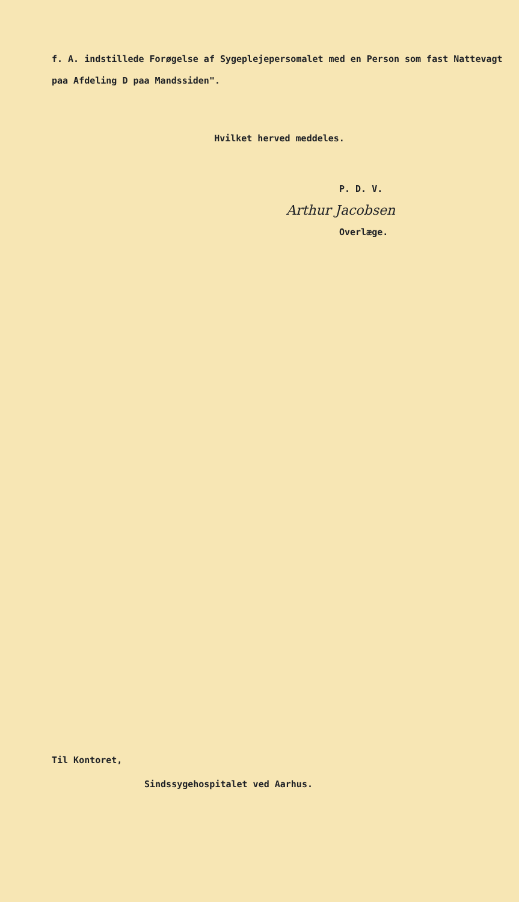f. A. indstillede Forøgelse af Sygeplejepersomalet med en Person som fast Nattevagt paa Afdeling D paa Mandssiden".
Hvilket herved meddeles.
P. D. V.
Arthur Jacobsen
Overlæge.
Til Kontoret,
Sindssygehospitalet ved Aarhus.